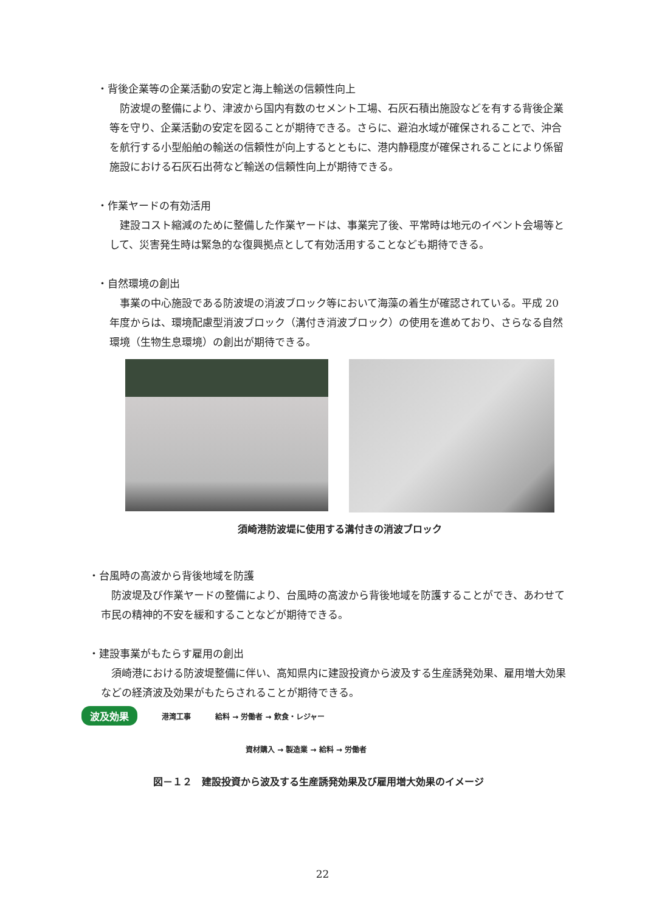・背後企業等の企業活動の安定と海上輸送の信頼性向上
　防波堤の整備により、津波から国内有数のセメント工場、石灰石積出施設などを有する背後企業等を守り、企業活動の安定を図ることが期待できる。さらに、避泊水域が確保されることで、沖合を航行する小型船舶の輸送の信頼性が向上するとともに、港内静穏度が確保されることにより係留施設における石灰石出荷など輸送の信頼性向上が期待できる。
・作業ヤードの有効活用
　建設コスト縮減のために整備した作業ヤードは、事業完了後、平常時は地元のイベント会場等として、災害発生時は緊急的な復興拠点として有効活用することなども期待できる。
・自然環境の創出
　事業の中心施設である防波堤の消波ブロック等において海藻の着生が確認されている。平成 20 年度からは、環境配慮型消波ブロック（溝付き消波ブロック）の使用を進めており、さらなる自然環境（生物生息環境）の創出が期待できる。
須崎港防波堤に使用する溝付きの消波ブロック
・台風時の高波から背後地域を防護
　防波堤及び作業ヤードの整備により、台風時の高波から背後地域を防護することができ、あわせて市民の精神的不安を緩和することなどが期待できる。
・建設事業がもたらす雇用の創出
　須崎港における防波堤整備に伴い、高知県内に建設投資から波及する生産誘発効果、雇用増大効果などの経済波及効果がもたらされることが期待できる。
波及効果 港湾工事 給料 → 労働者 → 飲食・レジャー
資材購入 → 製造業 → 給料 → 労働者
図－１２　建設投資から波及する生産誘発効果及び雇用増大効果のイメージ
22